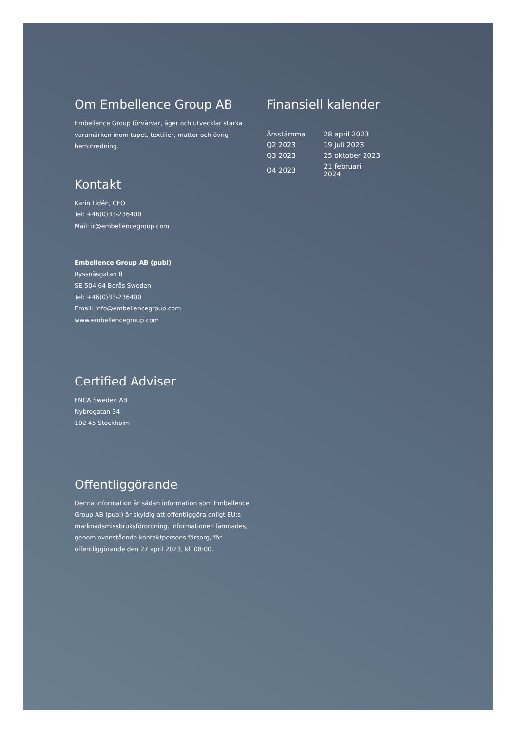Om Embellence Group AB
Embellence Group förvärvar, äger och utvecklar starka varumärken inom tapet, textilier, mattor och övrig heminredning.
Kontakt
Karin Lidén, CFO
Tel: +46(0)33-236400
Mail: ir@embellencegroup.com
Embellence Group AB (publ)
Ryssnäsgatan 8
SE-504 64 Borås Sweden
Tel: +46(0)33-236400
Email: info@embellencegroup.com
www.embellencegroup.com
Certified Adviser
FNCA Sweden AB
Nybrogatan 34
102 45 Stockholm
Offentliggörande
Denna information är sådan information som Embellence Group AB (publ) är skyldig att offentliggöra enligt EU:s marknadsmissbruksförordning. Informationen lämnades, genom ovanstående kontaktpersons försorg, för offentliggörande den 27 april 2023, kl. 08:00.
Finansiell kalender
| Årsstämma | 28 april 2023 |
| Q2 2023 | 19 juli 2023 |
| Q3 2023 | 25 oktober 2023 |
| Q4 2023 | 21 februari 2024 |